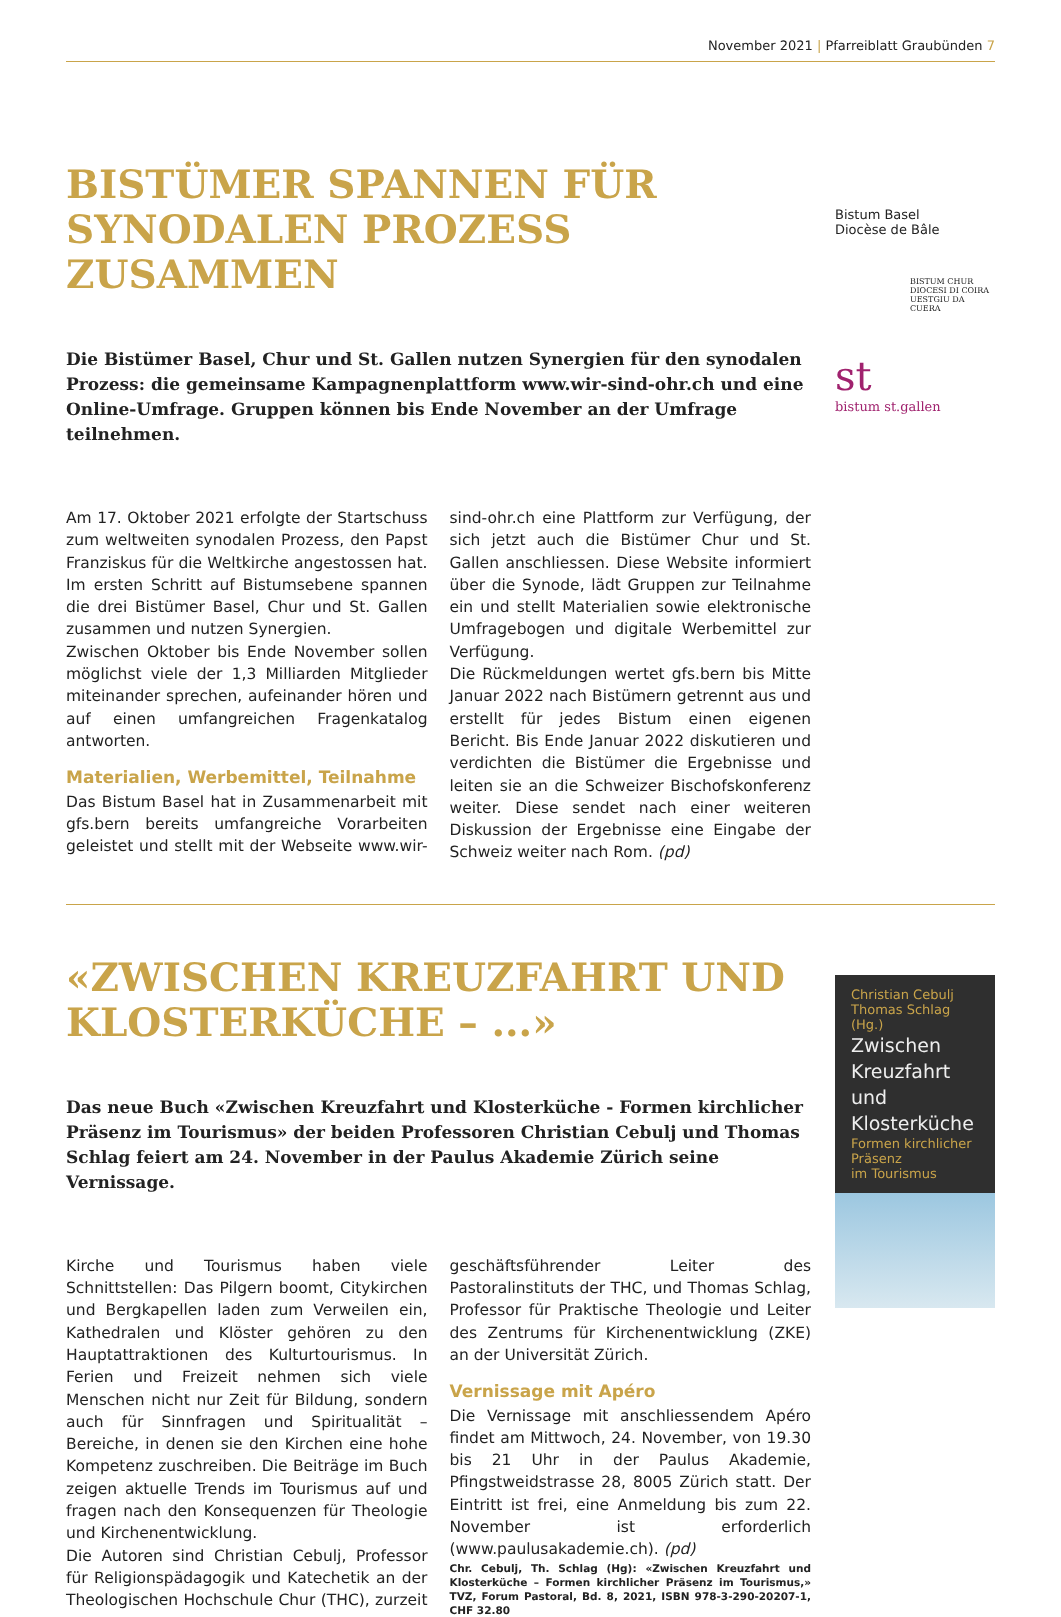November 2021 | Pfarreiblatt Graubünden 7
BISTÜMER SPANNEN FÜR SYNODALEN PROZESS ZUSAMMEN
Die Bistümer Basel, Chur und St. Gallen nutzen Synergien für den synodalen Prozess: die gemeinsame Kampagnenplattform www.wir-sind-ohr.ch und eine Online-Umfrage. Gruppen können bis Ende November an der Umfrage teilnehmen.
Am 17. Oktober 2021 erfolgte der Startschuss zum weltweiten synodalen Prozess, den Papst Franziskus für die Weltkirche angestossen hat. Im ersten Schritt auf Bistumsebene spannen die drei Bistümer Basel, Chur und St. Gallen zusammen und nutzen Synergien.
Zwischen Oktober bis Ende November sollen möglichst viele der 1,3 Milliarden Mitglieder miteinander sprechen, aufeinander hören und auf einen umfangreichen Fragenkatalog antworten.
Materialien, Werbemittel, Teilnahme
Das Bistum Basel hat in Zusammenarbeit mit gfs.bern bereits umfangreiche Vorarbeiten geleistet und stellt mit der Webseite www.wir-sind-ohr.ch eine Plattform zur Verfügung, der sich jetzt auch die Bistümer Chur und St. Gallen anschliessen. Diese Website informiert über die Synode, lädt Gruppen zur Teilnahme ein und stellt Materialien sowie elektronische Umfragebogen und digitale Werbemittel zur Verfügung.
Die Rückmeldungen wertet gfs.bern bis Mitte Januar 2022 nach Bistümern getrennt aus und erstellt für jedes Bistum einen eigenen Bericht. Bis Ende Januar 2022 diskutieren und verdichten die Bistümer die Ergebnisse und leiten sie an die Schweizer Bischofskonferenz weiter. Diese sendet nach einer weiteren Diskussion der Ergebnisse eine Eingabe der Schweiz weiter nach Rom. (pd)
Bistum Basel
Diocèse de Bâle
BISTUM CHUR
DIOCESI DI COIRA
UESTGIU DA CUERA
st
bistum st.gallen
«ZWISCHEN KREUZFAHRT UND KLOSTERKÜCHE – ...»
Das neue Buch «Zwischen Kreuzfahrt und Klosterküche - Formen kirchlicher Präsenz im Tourismus» der beiden Professoren Christian Cebulj und Thomas Schlag feiert am 24. November in der Paulus Akademie Zürich seine Vernissage.
Kirche und Tourismus haben viele Schnittstellen: Das Pilgern boomt, Citykirchen und Bergkapellen laden zum Verweilen ein, Kathedralen und Klöster gehören zu den Hauptattraktionen des Kulturtourismus. In Ferien und Freizeit nehmen sich viele Menschen nicht nur Zeit für Bildung, sondern auch für Sinnfragen und Spiritualität – Bereiche, in denen sie den Kirchen eine hohe Kompetenz zuschreiben. Die Beiträge im Buch zeigen aktuelle Trends im Tourismus auf und fragen nach den Konsequenzen für Theologie und Kirchenentwicklung.
Die Autoren sind Christian Cebulj, Professor für Religionspädagogik und Katechetik an der Theologischen Hochschule Chur (THC), zurzeit geschäftsführender Leiter des Pastoralinstituts der THC, und Thomas Schlag, Professor für Praktische Theologie und Leiter des Zentrums für Kirchenentwicklung (ZKE) an der Universität Zürich.
Vernissage mit Apéro
Die Vernissage mit anschliessendem Apéro findet am Mittwoch, 24. November, von 19.30 bis 21 Uhr in der Paulus Akademie, Pfingstweidstrasse 28, 8005 Zürich statt. Der Eintritt ist frei, eine Anmeldung bis zum 22. November ist erforderlich (www.paulusakademie.ch). (pd)
Chr. Cebulj, Th. Schlag (Hg): «Zwischen Kreuzfahrt und Klosterküche – Formen kirchlicher Präsenz im Tourismus,» TVZ, Forum Pastoral, Bd. 8, 2021, ISBN 978-3-290-20207-1, CHF 32.80
Christian Cebulj
Thomas Schlag (Hg.)
Zwischen Kreuzfahrt
und Klosterküche
Formen kirchlicher Präsenz
im Tourismus